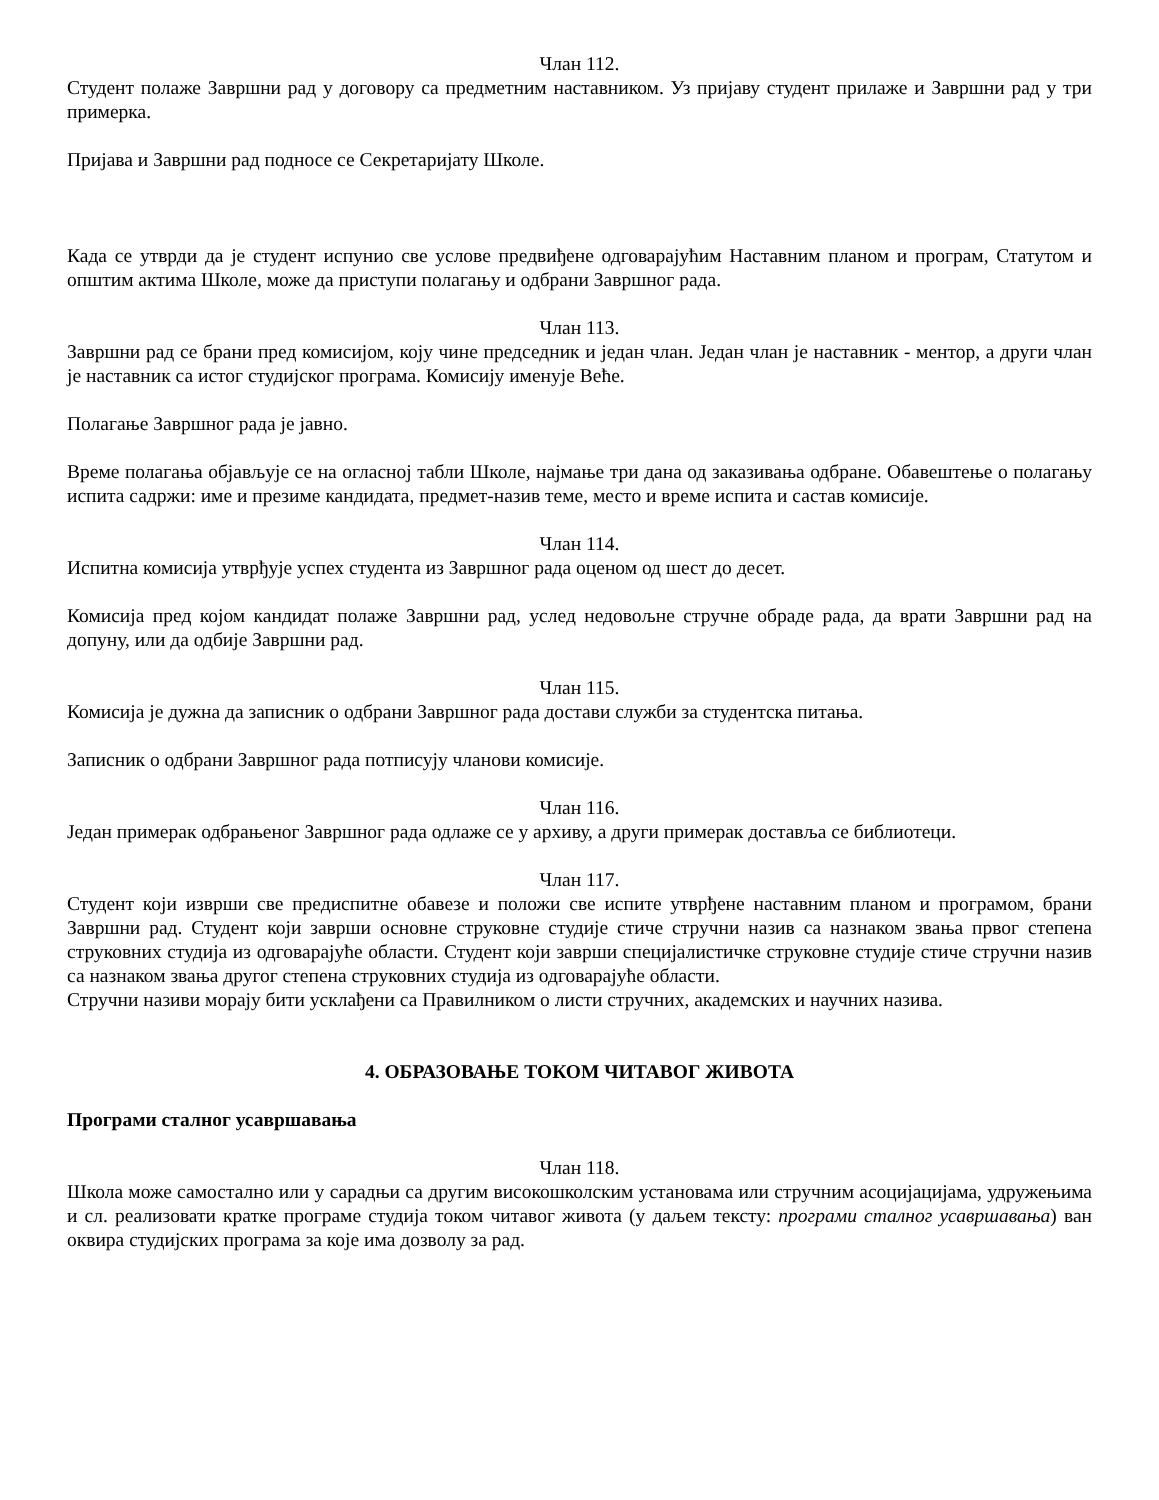Члан 112.
Студент полаже Завршни рад у договору са предметним наставником. Уз пријаву студент прилаже и Завршни рад у три примерка.
Пријава и Завршни рад подносе се Секретаријату Школе.
Када се утврди да је студент испунио све услове предвиђене одговарајућим Наставним планом и програм, Статутом и општим актима Школе, може да приступи полагању и одбрани Завршног рада.
Члан 113.
Завршни рад се брани пред комисијом, коју чине председник и један члан. Један члан је наставник - ментор, а други члан је наставник са истог студијског програма. Комисију именује Веће.
Полагање Завршног рада је јавно.
Време полагања објављује се на огласној табли Школе, најмање три дана од заказивања одбране. Обавештење о полагању испита садржи: име и презиме кандидата, предмет-назив теме, место и време испита и састав комисије.
Члан 114.
Испитна комисија утврђује успех студента из Завршног рада оценом од шест до десет.
Комисија пред којом кандидат полаже Завршни рад, услед недовољне стручне обраде рада, да врати Завршни рад на допуну, или да одбије Завршни рад.
Члан 115.
Комисија је дужна да записник о одбрани Завршног рада достави служби за студентска питања.
Записник о одбрани Завршног рада потписују чланови комисије.
Члан 116.
Један примерак одбрањеног Завршног рада одлаже се у архиву, а други примерак доставља се библиотеци.
Члан 117.
Студент који изврши све предиспитне обавезе и положи све испите утврђене наставним планом и програмом, брани Завршни рад. Студент који заврши основне струковне студије стиче стручни назив са назнаком звања првог степена струковних студија из одговарајуће области. Студент који заврши специјалистичке струковне студије стиче стручни назив са назнаком звања другог степена струковних студија из одговарајуће области.
Стручни називи морају бити усклађени са Правилником о листи стручних, академских и научних назива.
4. ОБРАЗОВАЊЕ ТОКОМ ЧИТАВОГ ЖИВОТА
Програми сталног усавршавања
Члан 118.
Школа може самостално или у сарадњи са другим високошколским установама или стручним асоцијацијама, удружењима и сл. реализовати кратке програме студија током читавог живота (у даљем тексту: програми сталног усавршавања) ван оквира студијских програма за које има дозволу за рад.